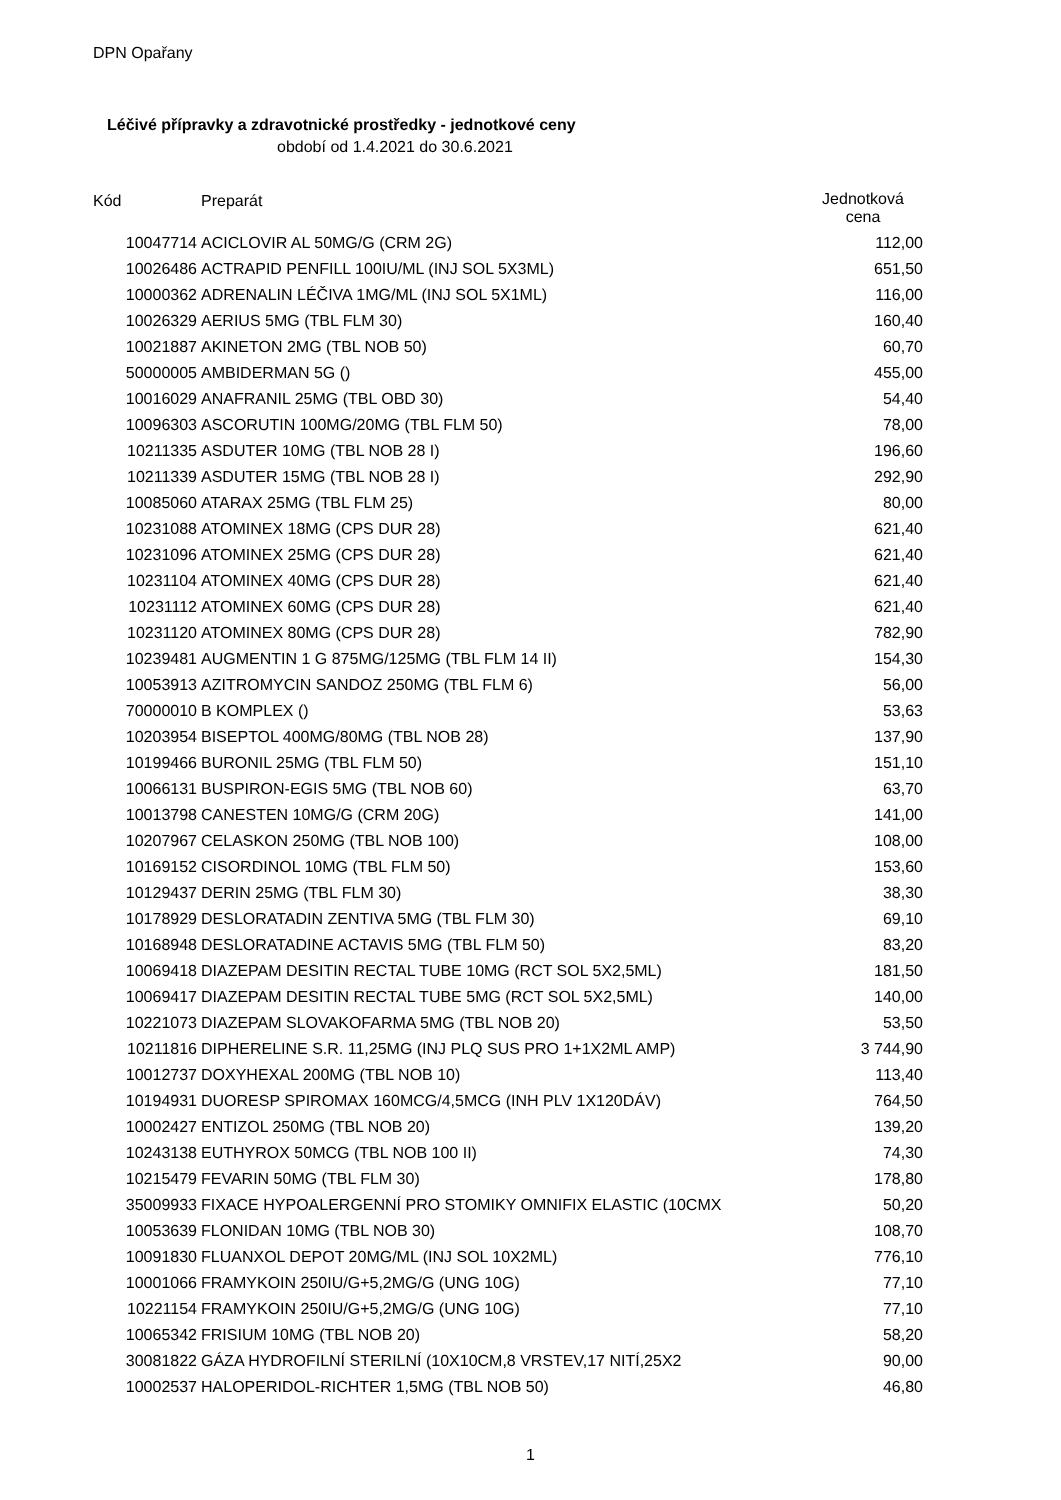DPN Opařany
Léčivé přípravky a zdravotnické prostředky - jednotkové ceny
období od 1.4.2021 do 30.6.2021
| Kód | Preparát | Jednotková cena |
| --- | --- | --- |
| 10047714 | ACICLOVIR AL 50MG/G (CRM 2G) | 112,00 |
| 10026486 | ACTRAPID PENFILL 100IU/ML (INJ SOL 5X3ML) | 651,50 |
| 10000362 | ADRENALIN LÉČIVA 1MG/ML (INJ SOL 5X1ML) | 116,00 |
| 10026329 | AERIUS 5MG (TBL FLM 30) | 160,40 |
| 10021887 | AKINETON 2MG (TBL NOB 50) | 60,70 |
| 50000005 | AMBIDERMAN 5G () | 455,00 |
| 10016029 | ANAFRANIL 25MG (TBL OBD 30) | 54,40 |
| 10096303 | ASCORUTIN 100MG/20MG (TBL FLM 50) | 78,00 |
| 10211335 | ASDUTER 10MG (TBL NOB 28 I) | 196,60 |
| 10211339 | ASDUTER 15MG (TBL NOB 28 I) | 292,90 |
| 10085060 | ATARAX 25MG (TBL FLM 25) | 80,00 |
| 10231088 | ATOMINEX 18MG (CPS DUR 28) | 621,40 |
| 10231096 | ATOMINEX 25MG (CPS DUR 28) | 621,40 |
| 10231104 | ATOMINEX 40MG (CPS DUR 28) | 621,40 |
| 10231112 | ATOMINEX 60MG (CPS DUR 28) | 621,40 |
| 10231120 | ATOMINEX 80MG (CPS DUR 28) | 782,90 |
| 10239481 | AUGMENTIN 1 G 875MG/125MG (TBL FLM 14 II) | 154,30 |
| 10053913 | AZITROMYCIN SANDOZ 250MG (TBL FLM 6) | 56,00 |
| 70000010 | B KOMPLEX () | 53,63 |
| 10203954 | BISEPTOL 400MG/80MG (TBL NOB 28) | 137,90 |
| 10199466 | BURONIL 25MG (TBL FLM 50) | 151,10 |
| 10066131 | BUSPIRON-EGIS 5MG (TBL NOB 60) | 63,70 |
| 10013798 | CANESTEN 10MG/G (CRM 20G) | 141,00 |
| 10207967 | CELASKON 250MG (TBL NOB 100) | 108,00 |
| 10169152 | CISORDINOL 10MG (TBL FLM 50) | 153,60 |
| 10129437 | DERIN 25MG (TBL FLM 30) | 38,30 |
| 10178929 | DESLORATADIN ZENTIVA 5MG (TBL FLM 30) | 69,10 |
| 10168948 | DESLORATADINE ACTAVIS 5MG (TBL FLM 50) | 83,20 |
| 10069418 | DIAZEPAM DESITIN RECTAL TUBE 10MG (RCT SOL 5X2,5ML) | 181,50 |
| 10069417 | DIAZEPAM DESITIN RECTAL TUBE 5MG (RCT SOL 5X2,5ML) | 140,00 |
| 10221073 | DIAZEPAM SLOVAKOFARMA 5MG (TBL NOB 20) | 53,50 |
| 10211816 | DIPHERELINE S.R. 11,25MG (INJ PLQ SUS PRO 1+1X2ML AMP) | 3 744,90 |
| 10012737 | DOXYHEXAL 200MG (TBL NOB 10) | 113,40 |
| 10194931 | DUORESP SPIROMAX 160MCG/4,5MCG (INH PLV 1X120DÁV) | 764,50 |
| 10002427 | ENTIZOL 250MG (TBL NOB 20) | 139,20 |
| 10243138 | EUTHYROX 50MCG (TBL NOB 100 II) | 74,30 |
| 10215479 | FEVARIN 50MG (TBL FLM 30) | 178,80 |
| 35009933 | FIXACE HYPOALERGENNÍ PRO STOMIKY OMNIFIX ELASTIC (10CMX | 50,20 |
| 10053639 | FLONIDAN 10MG (TBL NOB 30) | 108,70 |
| 10091830 | FLUANXOL DEPOT 20MG/ML (INJ SOL 10X2ML) | 776,10 |
| 10001066 | FRAMYKOIN 250IU/G+5,2MG/G (UNG 10G) | 77,10 |
| 10221154 | FRAMYKOIN 250IU/G+5,2MG/G (UNG 10G) | 77,10 |
| 10065342 | FRISIUM 10MG (TBL NOB 20) | 58,20 |
| 30081822 | GÁZA HYDROFILNÍ STERILNÍ (10X10CM,8 VRSTEV,17 NITÍ,25X2 | 90,00 |
| 10002537 | HALOPERIDOL-RICHTER 1,5MG (TBL NOB 50) | 46,80 |
1